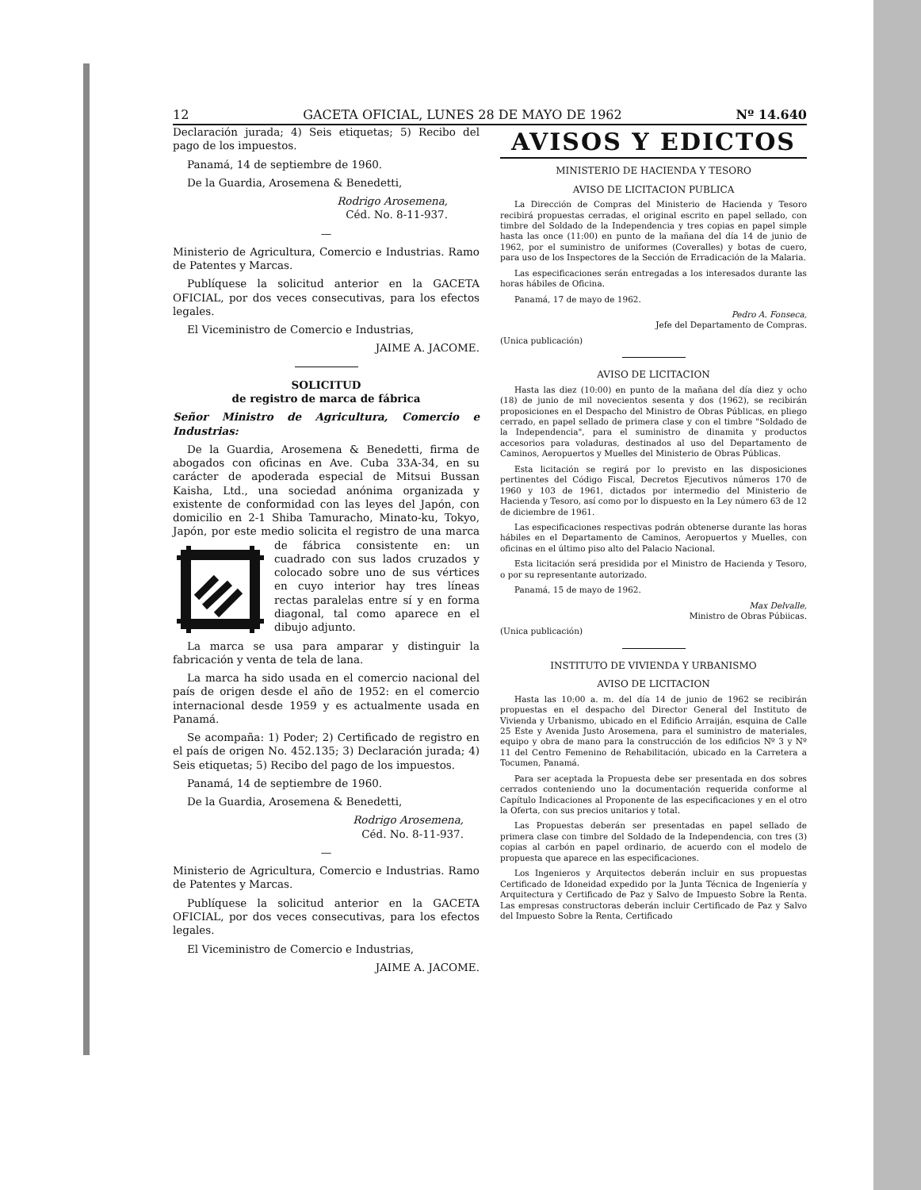12 GACETA OFICIAL, LUNES 28 DE MAYO DE 1962 Nº 14.640
Declaración jurada; 4) Seis etiquetas; 5) Recibo del pago de los impuestos.
Panamá, 14 de septiembre de 1960.
De la Guardia, Arosemena & Benedetti,
Rodrigo Arosemena,
Céd. No. 8-11-937.
—
Ministerio de Agricultura, Comercio e Industrias. Ramo de Patentes y Marcas.
Publíquese la solicitud anterior en la GACETA OFICIAL, por dos veces consecutivas, para los efectos legales.
El Viceministro de Comercio e Industrias,
JAIME A. JACOME.
SOLICITUD
de registro de marca de fábrica
Señor Ministro de Agricultura, Comercio e Industrias:
De la Guardia, Arosemena & Benedetti, firma de abogados con oficinas en Ave. Cuba 33A-34, en su carácter de apoderada especial de Mitsui Bussan Kaisha, Ltd., una sociedad anónima organizada y existente de conformidad con las leyes del Japón, con domicilio en 2-1 Shiba Tamuracho, Minato-ku, Tokyo, Japón, por este medio solicita el registro de una marca de fábrica consistente en: un cuadrado con sus lados cruzados y colocado sobre uno de sus vértices en cuyo interior hay tres líneas rectas paralelas entre sí y en forma diagonal, tal como aparece en el dibujo adjunto.
La marca se usa para amparar y distinguir la fabricación y venta de tela de lana.
La marca ha sido usada en el comercio nacional del país de origen desde el año de 1952: en el comercio internacional desde 1959 y es actualmente usada en Panamá.
Se acompaña: 1) Poder; 2) Certificado de registro en el país de origen No. 452.135; 3) Declaración jurada; 4) Seis etiquetas; 5) Recibo del pago de los impuestos.
Panamá, 14 de septiembre de 1960.
De la Guardia, Arosemena & Benedetti,
Rodrigo Arosemena,
Céd. No. 8-11-937.
—
Ministerio de Agricultura, Comercio e Industrias. Ramo de Patentes y Marcas.
Publíquese la solicitud anterior en la GACETA OFICIAL, por dos veces consecutivas, para los efectos legales.
El Viceministro de Comercio e Industrias,
JAIME A. JACOME.
AVISOS Y EDICTOS
MINISTERIO DE HACIENDA Y TESORO
AVISO DE LICITACION PUBLICA
La Dirección de Compras del Ministerio de Hacienda y Tesoro recibirá propuestas cerradas, el original escrito en papel sellado, con timbre del Soldado de la Independencia y tres copias en papel simple hasta las once (11:00) en punto de la mañana del día 14 de junio de 1962, por el suministro de uniformes (Coveralles) y botas de cuero, para uso de los Inspectores de la Sección de Erradicación de la Malaria.
Las especificaciones serán entregadas a los interesados durante las horas hábiles de Oficina.
Panamá, 17 de mayo de 1962.
Pedro A. Fonseca,
Jefe del Departamento de Compras.
(Unica publicación)
AVISO DE LICITACION
Hasta las diez (10:00) en punto de la mañana del día diez y ocho (18) de junio de mil novecientos sesenta y dos (1962), se recibirán proposiciones en el Despacho del Ministro de Obras Públicas, en pliego cerrado, en papel sellado de primera clase y con el timbre "Soldado de la Independencia", para el suministro de dinamita y productos accesorios para voladuras, destinados al uso del Departamento de Caminos, Aeropuertos y Muelles del Ministerio de Obras Públicas.
Esta licitación se regirá por lo previsto en las disposiciones pertinentes del Código Fiscal, Decretos Ejecutivos números 170 de 1960 y 103 de 1961, dictados por intermedio del Ministerio de Hacienda y Tesoro, así como por lo dispuesto en la Ley número 63 de 12 de diciembre de 1961.
Las especificaciones respectivas podrán obtenerse durante las horas hábiles en el Departamento de Caminos, Aeropuertos y Muelles, con oficinas en el último piso alto del Palacio Nacional.
Esta licitación será presidida por el Ministro de Hacienda y Tesoro, o por su representante autorizado.
Panamá, 15 de mayo de 1962.
Max Delvalle,
Ministro de Obras Púbiicas.
(Unica publicación)
INSTITUTO DE VIVIENDA Y URBANISMO
AVISO DE LICITACION
Hasta las 10:00 a. m. del día 14 de junio de 1962 se recibirán propuestas en el despacho del Director General del Instituto de Vivienda y Urbanismo, ubicado en el Edificio Arraiján, esquina de Calle 25 Este y Avenida Justo Arosemena, para el suministro de materiales, equipo y obra de mano para la construcción de los edificios Nº 3 y Nº 11 del Centro Femenino de Rehabilitación, ubicado en la Carretera a Tocumen, Panamá.
Para ser aceptada la Propuesta debe ser presentada en dos sobres cerrados conteniendo uno la documentación requerida conforme al Capítulo Indicaciones al Proponente de las especificaciones y en el otro la Oferta, con sus precios unitarios y total.
Las Propuestas deberán ser presentadas en papel sellado de primera clase con timbre del Soldado de la Independencia, con tres (3) copias al carbón en papel ordinario, de acuerdo con el modelo de propuesta que aparece en las especificaciones.
Los Ingenieros y Arquitectos deberán incluir en sus propuestas Certificado de Idoneidad expedido por la Junta Técnica de Ingeniería y Arquitectura y Certificado de Paz y Salvo de Impuesto Sobre la Renta. Las empresas constructoras deberán incluir Certificado de Paz y Salvo del Impuesto Sobre la Renta, Certificado